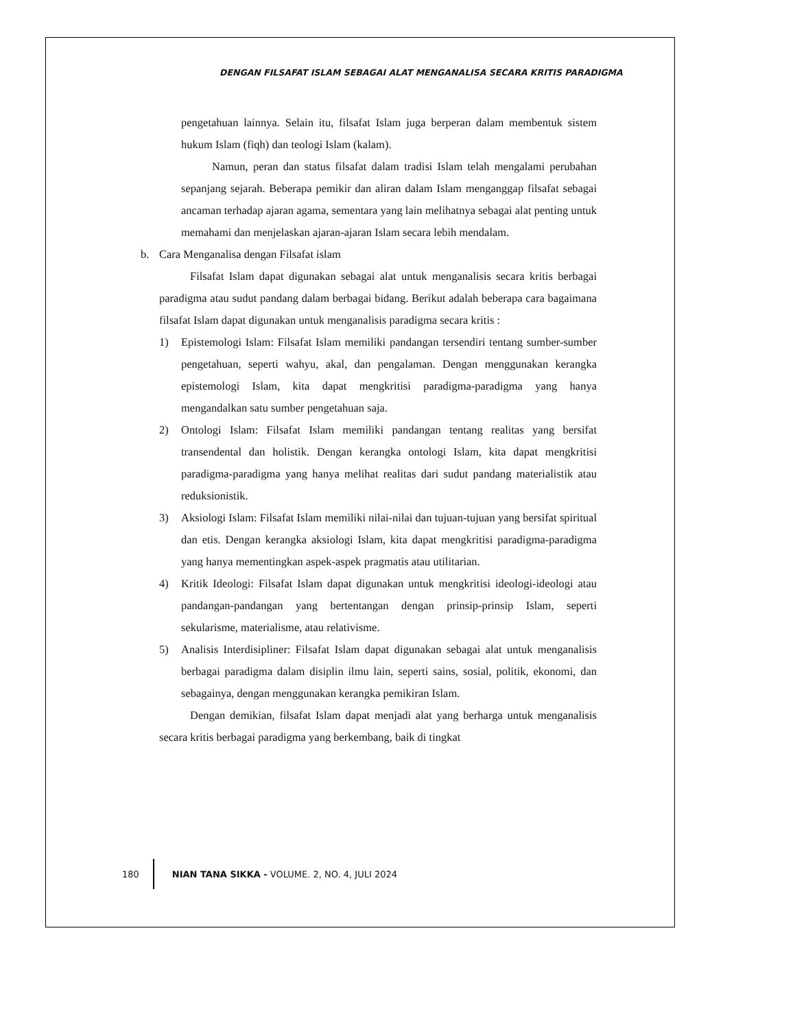DENGAN FILSAFAT ISLAM SEBAGAI ALAT MENGANALISA SECARA KRITIS PARADIGMA
pengetahuan lainnya. Selain itu, filsafat Islam juga berperan dalam membentuk sistem hukum Islam (fiqh) dan teologi Islam (kalam).
Namun, peran dan status filsafat dalam tradisi Islam telah mengalami perubahan sepanjang sejarah. Beberapa pemikir dan aliran dalam Islam menganggap filsafat sebagai ancaman terhadap ajaran agama, sementara yang lain melihatnya sebagai alat penting untuk memahami dan menjelaskan ajaran-ajaran Islam secara lebih mendalam.
b. Cara Menganalisa dengan Filsafat islam
Filsafat Islam dapat digunakan sebagai alat untuk menganalisis secara kritis berbagai paradigma atau sudut pandang dalam berbagai bidang. Berikut adalah beberapa cara bagaimana filsafat Islam dapat digunakan untuk menganalisis paradigma secara kritis :
1) Epistemologi Islam: Filsafat Islam memiliki pandangan tersendiri tentang sumber-sumber pengetahuan, seperti wahyu, akal, dan pengalaman. Dengan menggunakan kerangka epistemologi Islam, kita dapat mengkritisi paradigma-paradigma yang hanya mengandalkan satu sumber pengetahuan saja.
2) Ontologi Islam: Filsafat Islam memiliki pandangan tentang realitas yang bersifat transendental dan holistik. Dengan kerangka ontologi Islam, kita dapat mengkritisi paradigma-paradigma yang hanya melihat realitas dari sudut pandang materialistik atau reduksionistik.
3) Aksiologi Islam: Filsafat Islam memiliki nilai-nilai dan tujuan-tujuan yang bersifat spiritual dan etis. Dengan kerangka aksiologi Islam, kita dapat mengkritisi paradigma-paradigma yang hanya mementingkan aspek-aspek pragmatis atau utilitarian.
4) Kritik Ideologi: Filsafat Islam dapat digunakan untuk mengkritisi ideologi-ideologi atau pandangan-pandangan yang bertentangan dengan prinsip-prinsip Islam, seperti sekularisme, materialisme, atau relativisme.
5) Analisis Interdisipliner: Filsafat Islam dapat digunakan sebagai alat untuk menganalisis berbagai paradigma dalam disiplin ilmu lain, seperti sains, sosial, politik, ekonomi, dan sebagainya, dengan menggunakan kerangka pemikiran Islam.
Dengan demikian, filsafat Islam dapat menjadi alat yang berharga untuk menganalisis secara kritis berbagai paradigma yang berkembang, baik di tingkat
180 NIAN TANA SIKKA - VOLUME. 2, NO. 4, JULI 2024